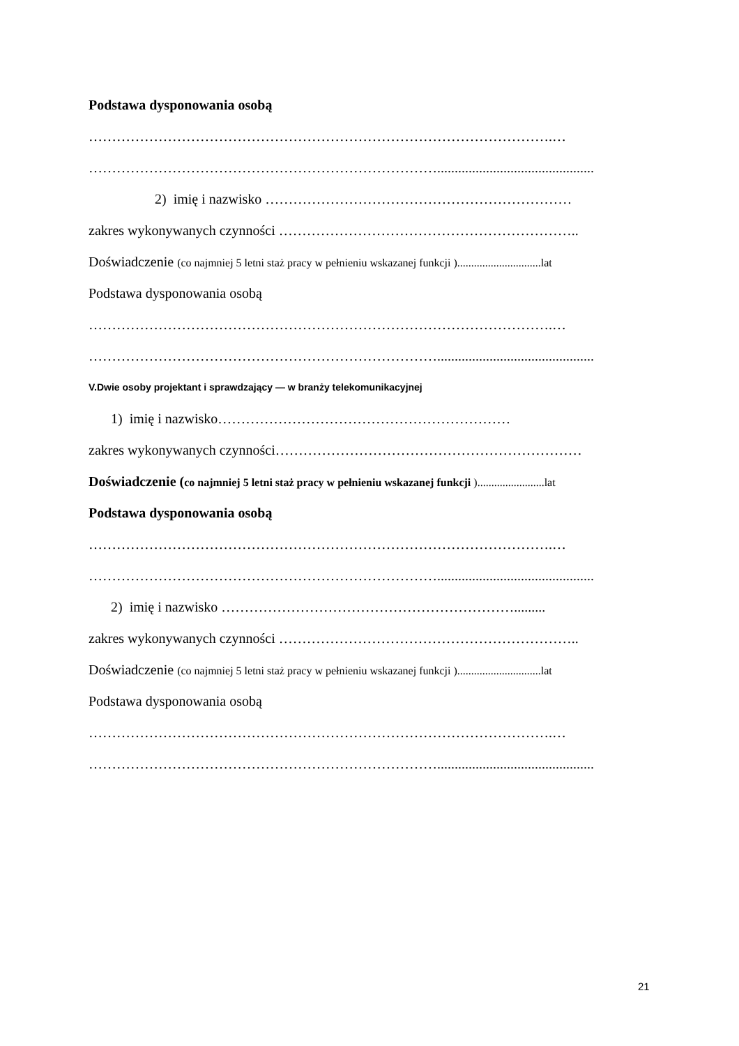Podstawa dysponowania osobą
……………………………………………………………………………………….…
………………………………………………………………….............................................
2) imię i nazwisko …………………………………………………………
zakres wykonywanych czynności ………………………………………………………..
Doświadczenie (co najmniej 5 letni staż pracy w pełnieniu wskazanej funkcji )..............................lat
Podstawa dysponowania osobą
……………………………………………………………………………………….…
………………………………………………………………….............................................
V.Dwie osoby projektant i sprawdzający — w branży telekomunikacyjnej
1) imię i nazwisko………………………………………………………
zakres wykonywanych czynności…………………………………………………………
Doświadczenie (co najmniej 5 letni staż pracy w pełnieniu wskazanej funkcji )........................lat
Podstawa dysponowania osobą
……………………………………………………………………………………….…
………………………………………………………………….............................................
2) imię i nazwisko ……………………………………………………….........
zakres wykonywanych czynności ………………………………………………………..
Doświadczenie (co najmniej 5 letni staż pracy w pełnieniu wskazanej funkcji )..............................lat
Podstawa dysponowania osobą
……………………………………………………………………………………….…
………………………………………………………………….............................................
21